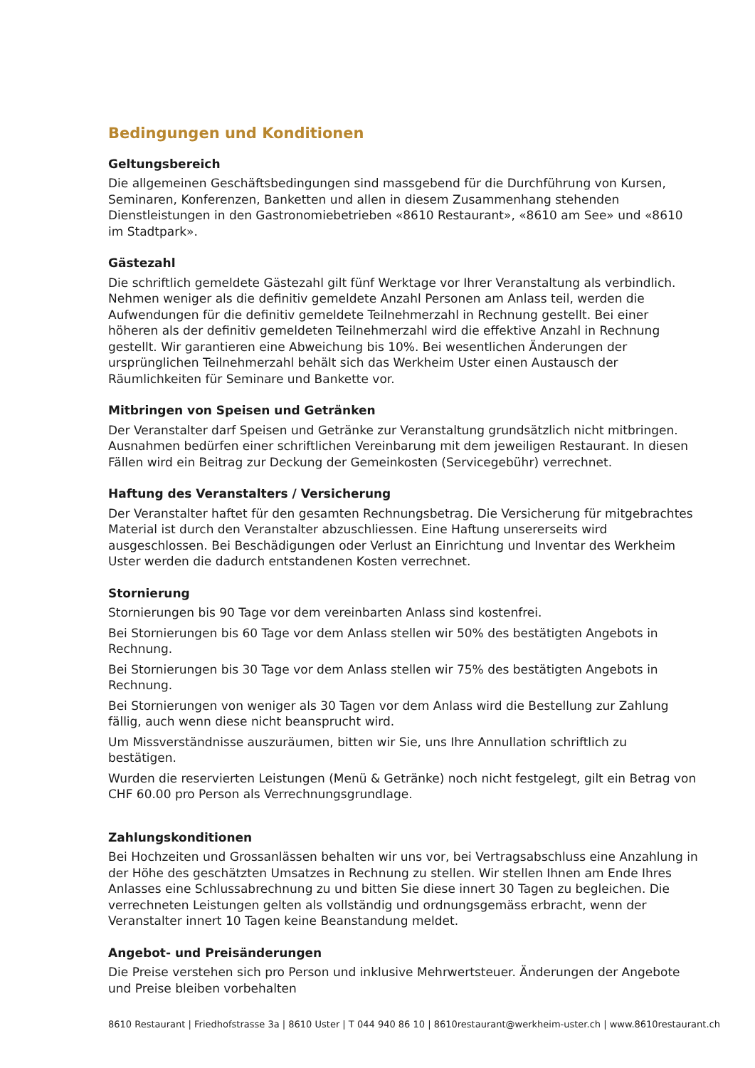Bedingungen und Konditionen
Geltungsbereich
Die allgemeinen Geschäftsbedingungen sind massgebend für die Durchführung von Kursen, Seminaren, Konferenzen, Banketten und allen in diesem Zusammenhang stehenden Dienstleistungen in den Gastronomiebetrieben «8610 Restaurant», «8610 am See» und «8610 im Stadtpark».
Gästezahl
Die schriftlich gemeldete Gästezahl gilt fünf Werktage vor Ihrer Veranstaltung als verbindlich. Nehmen weniger als die definitiv gemeldete Anzahl Personen am Anlass teil, werden die Aufwendungen für die definitiv gemeldete Teilnehmerzahl in Rechnung gestellt. Bei einer höheren als der definitiv gemeldeten Teilnehmerzahl wird die effektive Anzahl in Rechnung gestellt. Wir garantieren eine Abweichung bis 10%. Bei wesentlichen Änderungen der ursprünglichen Teilnehmerzahl behält sich das Werkheim Uster einen Austausch der Räumlichkeiten für Seminare und Bankette vor.
Mitbringen von Speisen und Getränken
Der Veranstalter darf Speisen und Getränke zur Veranstaltung grundsätzlich nicht mitbringen. Ausnahmen bedürfen einer schriftlichen Vereinbarung mit dem jeweiligen Restaurant. In diesen Fällen wird ein Beitrag zur Deckung der Gemeinkosten (Servicegebühr) verrechnet.
Haftung des Veranstalters / Versicherung
Der Veranstalter haftet für den gesamten Rechnungsbetrag. Die Versicherung für mitgebrachtes Material ist durch den Veranstalter abzuschliessen. Eine Haftung unsererseits wird ausgeschlossen. Bei Beschädigungen oder Verlust an Einrichtung und Inventar des Werkheim Uster werden die dadurch entstandenen Kosten verrechnet.
Stornierung
Stornierungen bis 90 Tage vor dem vereinbarten Anlass sind kostenfrei.
Bei Stornierungen bis 60 Tage vor dem Anlass stellen wir 50% des bestätigten Angebots in Rechnung.
Bei Stornierungen bis 30 Tage vor dem Anlass stellen wir 75% des bestätigten Angebots in Rechnung.
Bei Stornierungen von weniger als 30 Tagen vor dem Anlass wird die Bestellung zur Zahlung fällig, auch wenn diese nicht beansprucht wird.
Um Missverständnisse auszuräumen, bitten wir Sie, uns Ihre Annullation schriftlich zu bestätigen.
Wurden die reservierten Leistungen (Menü & Getränke) noch nicht festgelegt, gilt ein Betrag von CHF 60.00 pro Person als Verrechnungsgrundlage.
Zahlungskonditionen
Bei Hochzeiten und Grossanlässen behalten wir uns vor, bei Vertragsabschluss eine Anzahlung in der Höhe des geschätzten Umsatzes in Rechnung zu stellen. Wir stellen Ihnen am Ende Ihres Anlasses eine Schlussabrechnung zu und bitten Sie diese innert 30 Tagen zu begleichen. Die verrechneten Leistungen gelten als vollständig und ordnungsgemäss erbracht, wenn der Veranstalter innert 10 Tagen keine Beanstandung meldet.
Angebot- und Preisänderungen
Die Preise verstehen sich pro Person und inklusive Mehrwertsteuer. Änderungen der Angebote und Preise bleiben vorbehalten
8610 Restaurant | Friedhofstrasse 3a | 8610 Uster | T 044 940 86 10 | 8610restaurant@werkheim-uster.ch | www.8610restaurant.ch